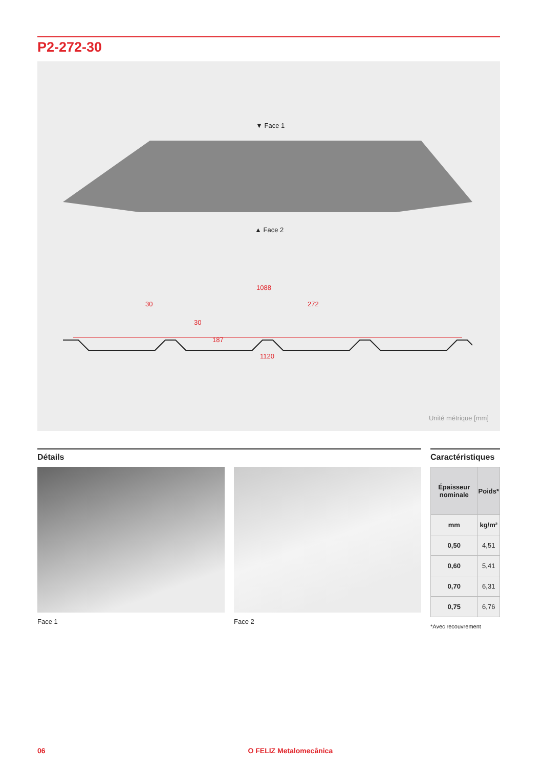P2-272-30
▼ Face 1
▲ Face 2
1088
30 272
30
187
1120
Unité métrique [mm]
Détails
Face 1 Face 2
Caractéristiques
| Épaisseur nominale | Poids* |
| --- | --- |
| mm | kg/m² |
| 0,50 | 4,51 |
| 0,60 | 5,41 |
| 0,70 | 6,31 |
| 0,75 | 6,76 |
*Avec recouvrement
06 O FELIZ Metalomecânica